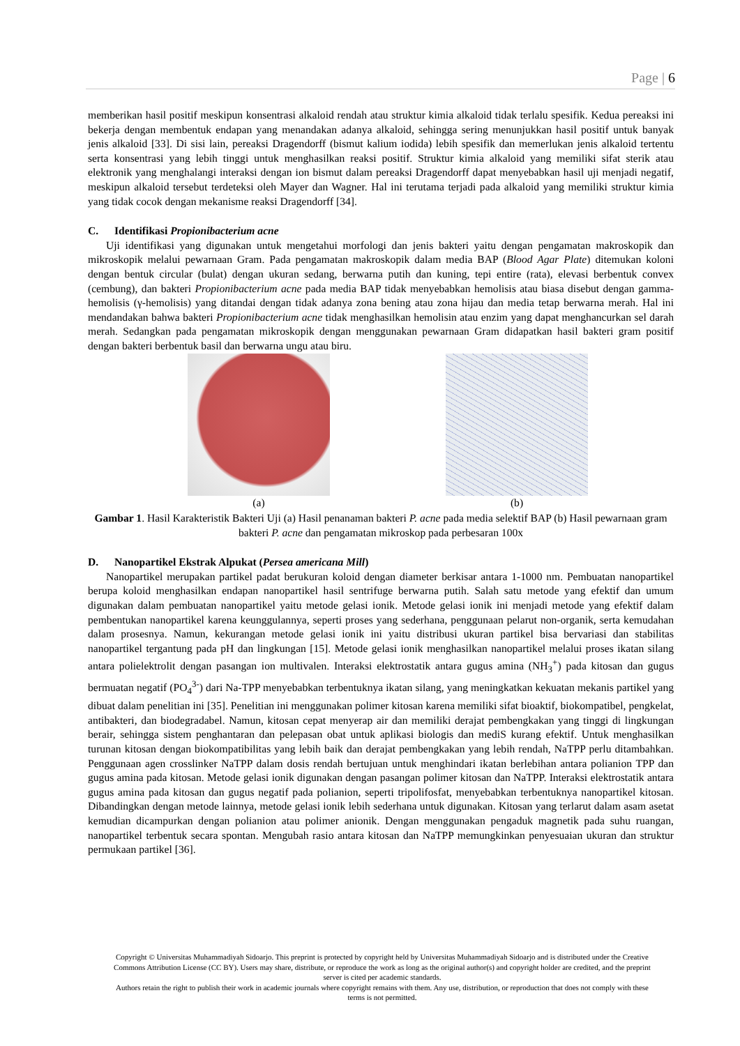Page | 6
memberikan hasil positif meskipun konsentrasi alkaloid rendah atau struktur kimia alkaloid tidak terlalu spesifik. Kedua pereaksi ini bekerja dengan membentuk endapan yang menandakan adanya alkaloid, sehingga sering menunjukkan hasil positif untuk banyak jenis alkaloid [33]. Di sisi lain, pereaksi Dragendorff (bismut kalium iodida) lebih spesifik dan memerlukan jenis alkaloid tertentu serta konsentrasi yang lebih tinggi untuk menghasilkan reaksi positif. Struktur kimia alkaloid yang memiliki sifat sterik atau elektronik yang menghalangi interaksi dengan ion bismut dalam pereaksi Dragendorff dapat menyebabkan hasil uji menjadi negatif, meskipun alkaloid tersebut terdeteksi oleh Mayer dan Wagner. Hal ini terutama terjadi pada alkaloid yang memiliki struktur kimia yang tidak cocok dengan mekanisme reaksi Dragendorff [34].
C. Identifikasi Propionibacterium acne
Uji identifikasi yang digunakan untuk mengetahui morfologi dan jenis bakteri yaitu dengan pengamatan makroskopik dan mikroskopik melalui pewarnaan Gram. Pada pengamatan makroskopik dalam media BAP (Blood Agar Plate) ditemukan koloni dengan bentuk circular (bulat) dengan ukuran sedang, berwarna putih dan kuning, tepi entire (rata), elevasi berbentuk convex (cembung), dan bakteri Propionibacterium acne pada media BAP tidak menyebabkan hemolisis atau biasa disebut dengan gamma-hemolisis (γ-hemolisis) yang ditandai dengan tidak adanya zona bening atau zona hijau dan media tetap berwarna merah. Hal ini mendandakan bahwa bakteri Propionibacterium acne tidak menghasilkan hemolisin atau enzim yang dapat menghancurkan sel darah merah. Sedangkan pada pengamatan mikroskopik dengan menggunakan pewarnaan Gram didapatkan hasil bakteri gram positif dengan bakteri berbentuk basil dan berwarna ungu atau biru.
(a) (b)
Gambar 1. Hasil Karakteristik Bakteri Uji (a) Hasil penanaman bakteri P. acne pada media selektif BAP (b) Hasil pewarnaan gram bakteri P. acne dan pengamatan mikroskop pada perbesaran 100x
D. Nanopartikel Ekstrak Alpukat (Persea americana Mill)
Nanopartikel merupakan partikel padat berukuran koloid dengan diameter berkisar antara 1-1000 nm. Pembuatan nanopartikel berupa koloid menghasilkan endapan nanopartikel hasil sentrifuge berwarna putih. Salah satu metode yang efektif dan umum digunakan dalam pembuatan nanopartikel yaitu metode gelasi ionik. Metode gelasi ionik ini menjadi metode yang efektif dalam pembentukan nanopartikel karena keunggulannya, seperti proses yang sederhana, penggunaan pelarut non-organik, serta kemudahan dalam prosesnya. Namun, kekurangan metode gelasi ionik ini yaitu distribusi ukuran partikel bisa bervariasi dan stabilitas nanopartikel tergantung pada pH dan lingkungan [15]. Metode gelasi ionik menghasilkan nanopartikel melalui proses ikatan silang antara polielektrolit dengan pasangan ion multivalen. Interaksi elektrostatik antara gugus amina (NH<sub>3</sub><sup>+</sup>) pada kitosan dan gugus bermuatan negatif (PO<sub>4</sub><sup>3-</sup>) dari Na-TPP menyebabkan terbentuknya ikatan silang, yang meningkatkan kekuatan mekanis partikel yang dibuat dalam penelitian ini [35]. Penelitian ini menggunakan polimer kitosan karena memiliki sifat bioaktif, biokompatibel, pengkelat, antibakteri, dan biodegradabel. Namun, kitosan cepat menyerap air dan memiliki derajat pembengkakan yang tinggi di lingkungan berair, sehingga sistem penghantaran dan pelepasan obat untuk aplikasi biologis dan mediS kurang efektif. Untuk menghasilkan turunan kitosan dengan biokompatibilitas yang lebih baik dan derajat pembengkakan yang lebih rendah, NaTPP perlu ditambahkan. Penggunaan agen crosslinker NaTPP dalam dosis rendah bertujuan untuk menghindari ikatan berlebihan antara polianion TPP dan gugus amina pada kitosan. Metode gelasi ionik digunakan dengan pasangan polimer kitosan dan NaTPP. Interaksi elektrostatik antara gugus amina pada kitosan dan gugus negatif pada polianion, seperti tripolifosfat, menyebabkan terbentuknya nanopartikel kitosan. Dibandingkan dengan metode lainnya, metode gelasi ionik lebih sederhana untuk digunakan. Kitosan yang terlarut dalam asam asetat kemudian dicampurkan dengan polianion atau polimer anionik. Dengan menggunakan pengaduk magnetik pada suhu ruangan, nanopartikel terbentuk secara spontan. Mengubah rasio antara kitosan dan NaTPP memungkinkan penyesuaian ukuran dan struktur permukaan partikel [36].
Copyright © Universitas Muhammadiyah Sidoarjo. This preprint is protected by copyright held by Universitas Muhammadiyah Sidoarjo and is distributed under the Creative Commons Attribution License (CC BY). Users may share, distribute, or reproduce the work as long as the original author(s) and copyright holder are credited, and the preprint server is cited per academic standards.
Authors retain the right to publish their work in academic journals where copyright remains with them. Any use, distribution, or reproduction that does not comply with these terms is not permitted.